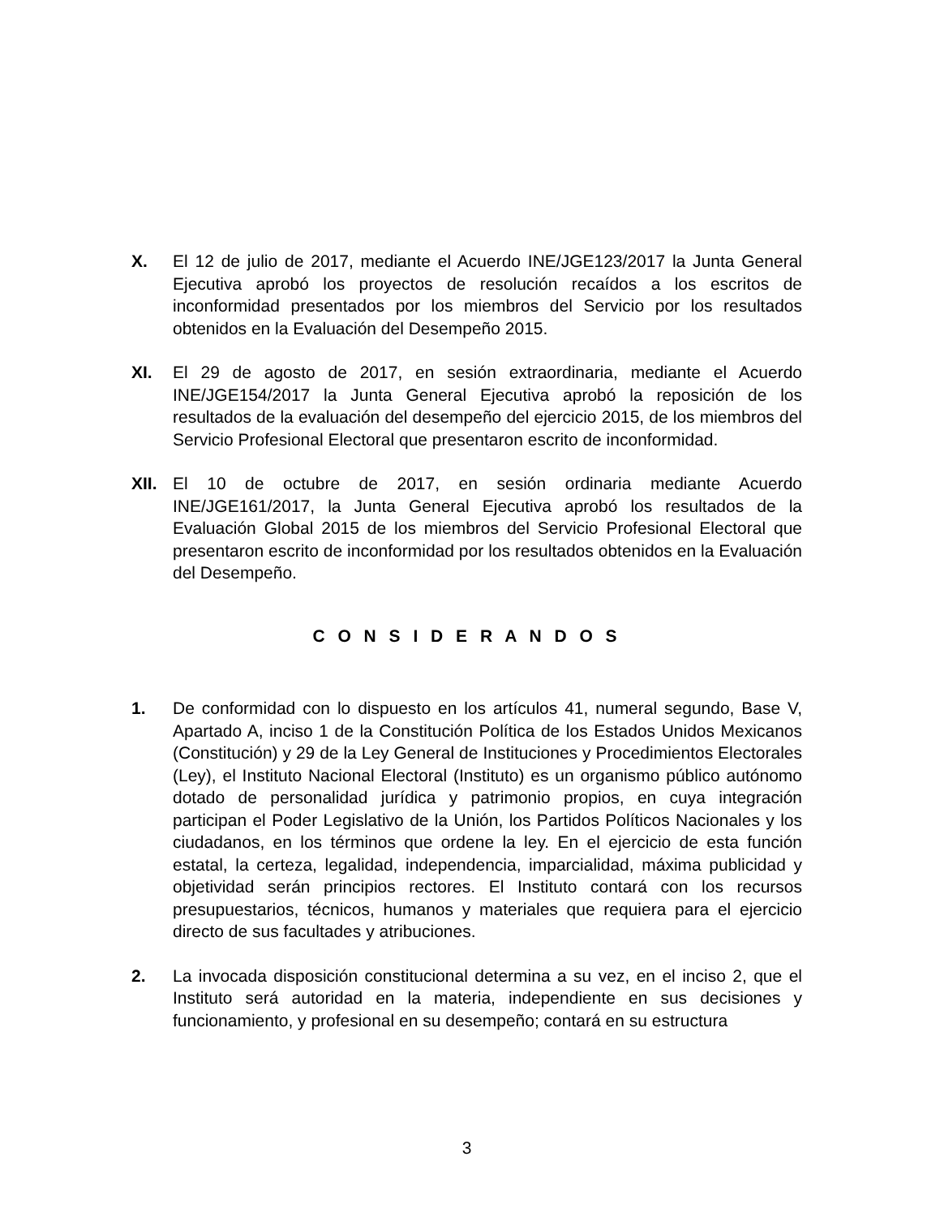X. El 12 de julio de 2017, mediante el Acuerdo INE/JGE123/2017 la Junta General Ejecutiva aprobó los proyectos de resolución recaídos a los escritos de inconformidad presentados por los miembros del Servicio por los resultados obtenidos en la Evaluación del Desempeño 2015.
XI. El 29 de agosto de 2017, en sesión extraordinaria, mediante el Acuerdo INE/JGE154/2017 la Junta General Ejecutiva aprobó la reposición de los resultados de la evaluación del desempeño del ejercicio 2015, de los miembros del Servicio Profesional Electoral que presentaron escrito de inconformidad.
XII. El 10 de octubre de 2017, en sesión ordinaria mediante Acuerdo INE/JGE161/2017, la Junta General Ejecutiva aprobó los resultados de la Evaluación Global 2015 de los miembros del Servicio Profesional Electoral que presentaron escrito de inconformidad por los resultados obtenidos en la Evaluación del Desempeño.
C O N S I D E R A N D O S
1. De conformidad con lo dispuesto en los artículos 41, numeral segundo, Base V, Apartado A, inciso 1 de la Constitución Política de los Estados Unidos Mexicanos (Constitución) y 29 de la Ley General de Instituciones y Procedimientos Electorales (Ley), el Instituto Nacional Electoral (Instituto) es un organismo público autónomo dotado de personalidad jurídica y patrimonio propios, en cuya integración participan el Poder Legislativo de la Unión, los Partidos Políticos Nacionales y los ciudadanos, en los términos que ordene la ley. En el ejercicio de esta función estatal, la certeza, legalidad, independencia, imparcialidad, máxima publicidad y objetividad serán principios rectores. El Instituto contará con los recursos presupuestarios, técnicos, humanos y materiales que requiera para el ejercicio directo de sus facultades y atribuciones.
2. La invocada disposición constitucional determina a su vez, en el inciso 2, que el Instituto será autoridad en la materia, independiente en sus decisiones y funcionamiento, y profesional en su desempeño; contará en su estructura
3